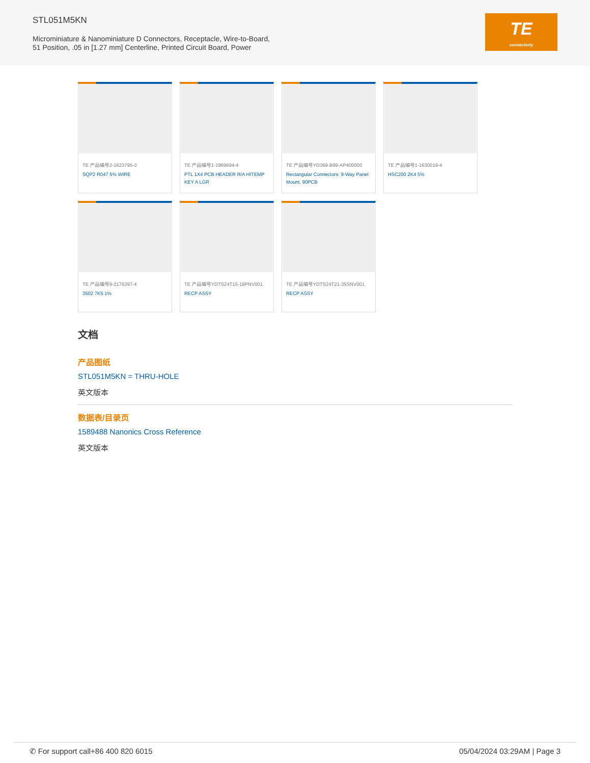STL051M5KN
Microminiature & Nanominiature D Connectors, Receptacle, Wire-to-Board, 51 Position, .05 in [1.27 mm] Centerline, Printed Circuit Board, Power
TE
connectivity
TE 产品编号2-1623795-3
SQP2 R047 5% WIRE
TE 产品编号1-1969694-4
PTL 1X4 PCB HEADER R/A HITEMP KEY A LGR
TE 产品编号YD369-B99-AP400000
Rectangular Connectors: 9-Way Panel Mount, 90PCB
TE 产品编号1-1630019-4
HSC200 2K4 5%
TE 产品编号9-2176397-4
3502 7K5 1%
TE 产品编号YDTS24T15-18PNV001
RECP ASSY
TE 产品编号YDTS24T21-35SNV001
RECP ASSY
文档
产品图纸
STL051M5KN = THRU-HOLE
英文版本
数据表/目录页
1589488 Nanonics Cross Reference
英文版本
✆ For support call+86 400 820 6015 05/04/2024 03:29AM | Page 3